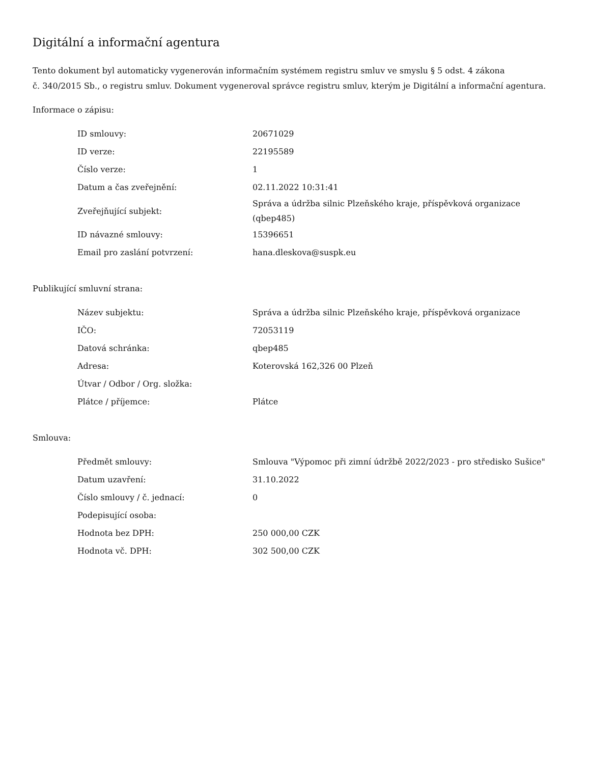Digitální a informační agentura
Tento dokument byl automaticky vygenerován informačním systémem registru smluv ve smyslu § 5 odst. 4 zákona
č. 340/2015 Sb., o registru smluv. Dokument vygeneroval správce registru smluv, kterým je Digitální a informační agentura.
Informace o zápisu:
| ID smlouvy: | 20671029 |
| ID verze: | 22195589 |
| Číslo verze: | 1 |
| Datum a čas zveřejnění: | 02.11.2022 10:31:41 |
| Zveřejňující subjekt: | Správa a údržba silnic Plzeňského kraje, příspěvková organizace (qbep485) |
| ID návazné smlouvy: | 15396651 |
| Email pro zaslání potvrzení: | hana.dleskova@suspk.eu |
Publikující smluvní strana:
| Název subjektu: | Správa a údržba silnic Plzeňského kraje, příspěvková organizace |
| IČO: | 72053119 |
| Datová schránka: | qbep485 |
| Adresa: | Koterovská 162,326 00 Plzeň |
| Útvar / Odbor / Org. složka: | |
| Plátce / příjemce: | Plátce |
Smlouva:
| Předmět smlouvy: | Smlouva "Výpomoc při zimní údržbě 2022/2023 - pro středisko Sušice" |
| Datum uzavření: | 31.10.2022 |
| Číslo smlouvy / č. jednací: | 0 |
| Podepisující osoba: | |
| Hodnota bez DPH: | 250 000,00 CZK |
| Hodnota vč. DPH: | 302 500,00 CZK |